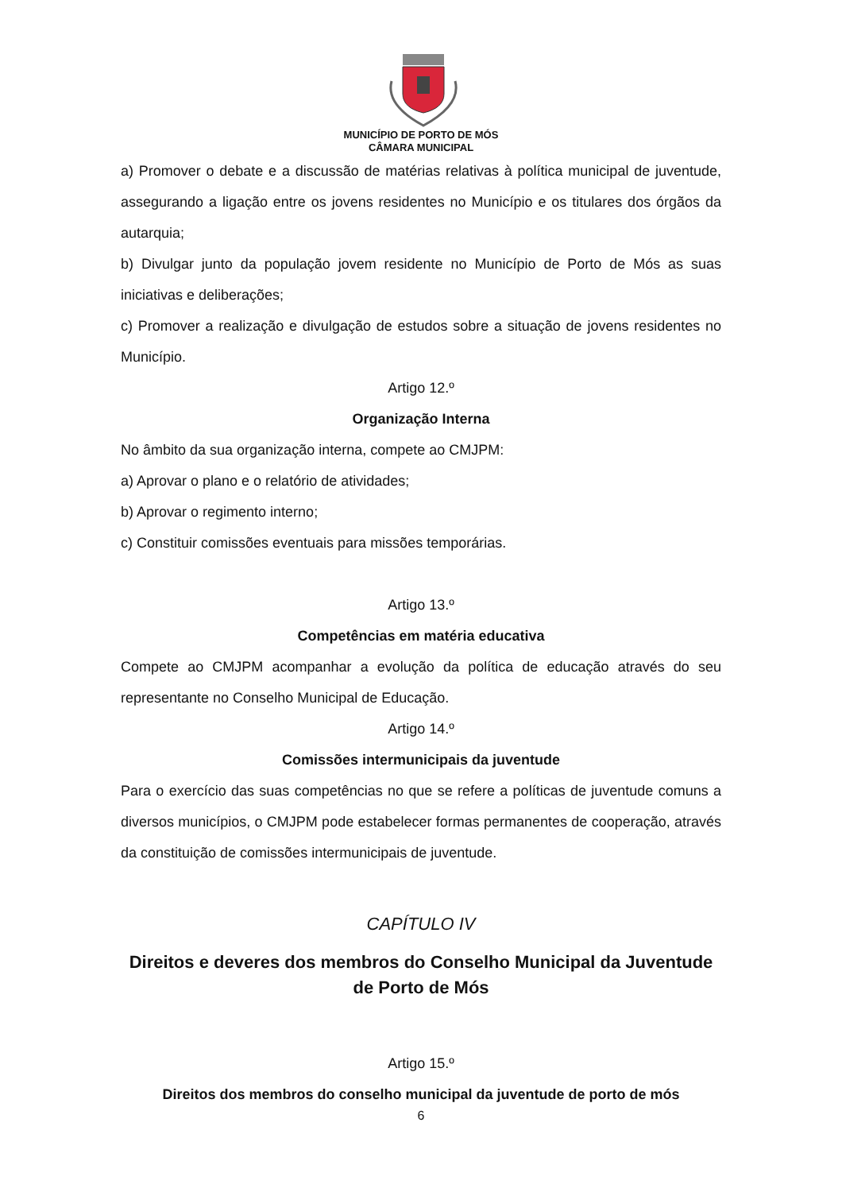MUNICÍPIO DE PORTO DE MÓS
CÂMARA MUNICIPAL
a) Promover o debate e a discussão de matérias relativas à política municipal de juventude, assegurando a ligação entre os jovens residentes no Município e os titulares dos órgãos da autarquia;
b) Divulgar junto da população jovem residente no Município de Porto de Mós as suas iniciativas e deliberações;
c) Promover a realização e divulgação de estudos sobre a situação de jovens residentes no Município.
Artigo 12.º
Organização Interna
No âmbito da sua organização interna, compete ao CMJPM:
a) Aprovar o plano e o relatório de atividades;
b) Aprovar o regimento interno;
c) Constituir comissões eventuais para missões temporárias.
Artigo 13.º
Competências em matéria educativa
Compete ao CMJPM acompanhar a evolução da política de educação através do seu representante no Conselho Municipal de Educação.
Artigo 14.º
Comissões intermunicipais da juventude
Para o exercício das suas competências no que se refere a políticas de juventude comuns a diversos municípios, o CMJPM pode estabelecer formas permanentes de cooperação, através da constituição de comissões intermunicipais de juventude.
CAPÍTULO IV
Direitos e deveres dos membros do Conselho Municipal da Juventude de Porto de Mós
Artigo 15.º
Direitos dos membros do conselho municipal da juventude de porto de mós
6